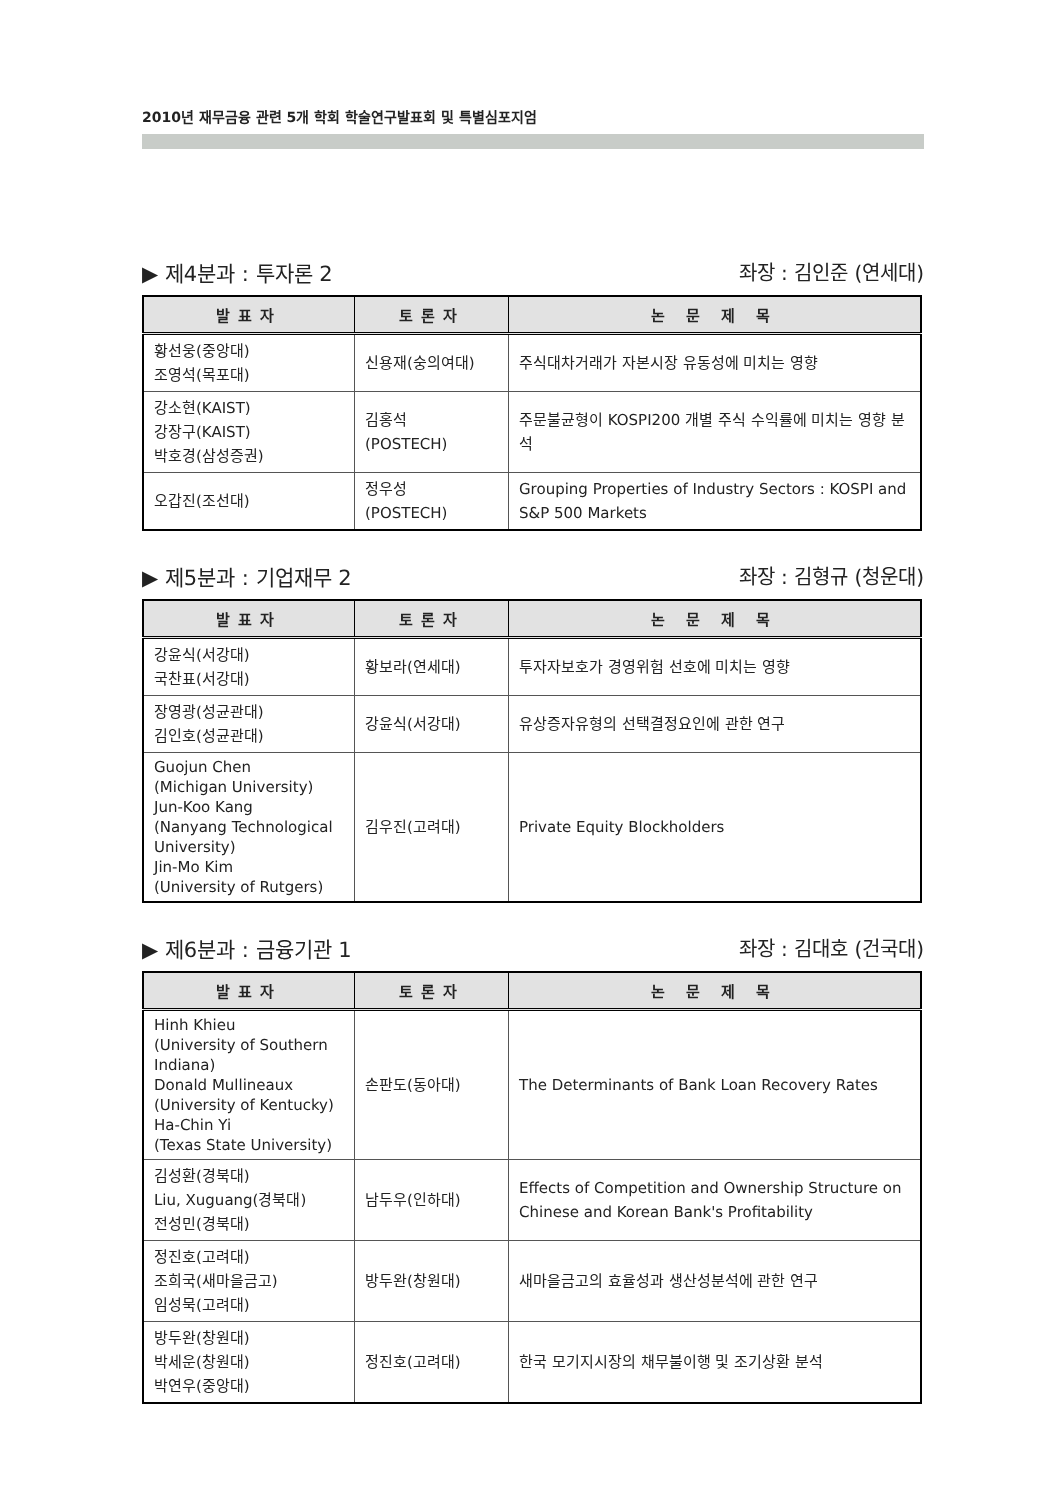2010년 재무금융 관련 5개 학회 학술연구발표회 및 특별심포지엄
▶ 제4분과 : 투자론 2 좌장 : 김인준 (연세대)
| 발표자 | 토론자 | 논 문 제 목 |
| --- | --- | --- |
| 황선웅(중앙대) 조영석(목포대) | 신용재(숭의여대) | 주식대차거래가 자본시장 유동성에 미치는 영향 |
| 강소현(KAIST) 강장구(KAIST) 박호경(삼성증권) | 김홍석 (POSTECH) | 주문불균형이 KOSPI200 개별 주식 수익률에 미치는 영향 분석 |
| 오갑진(조선대) | 정우성 (POSTECH) | Grouping Properties of Industry Sectors : KOSPI and S&P 500 Markets |
▶ 제5분과 : 기업재무 2 좌장 : 김형규 (청운대)
| 발표자 | 토론자 | 논 문 제 목 |
| --- | --- | --- |
| 강윤식(서강대) 국찬표(서강대) | 황보라(연세대) | 투자자보호가 경영위험 선호에 미치는 영향 |
| 장영광(성균관대) 김인호(성균관대) | 강윤식(서강대) | 유상증자유형의 선택결정요인에 관한 연구 |
| Guojun Chen (Michigan University) Jun-Koo Kang (Nanyang Technological University) Jin-Mo Kim (University of Rutgers) | 김우진(고려대) | Private Equity Blockholders |
▶ 제6분과 : 금융기관 1 좌장 : 김대호 (건국대)
| 발표자 | 토론자 | 논 문 제 목 |
| --- | --- | --- |
| Hinh Khieu (University of Southern Indiana) Donald Mullineaux (University of Kentucky) Ha-Chin Yi (Texas State University) | 손판도(동아대) | The Determinants of Bank Loan Recovery Rates |
| 김성환(경북대) Liu, Xuguang(경북대) 전성민(경북대) | 남두우(인하대) | Effects of Competition and Ownership Structure on Chinese and Korean Bank's Profitability |
| 정진호(고려대) 조희국(새마을금고) 임성묵(고려대) | 방두완(창원대) | 새마을금고의 효율성과 생산성분석에 관한 연구 |
| 방두완(창원대) 박세운(창원대) 박연우(중앙대) | 정진호(고려대) | 한국 모기지시장의 채무불이행 및 조기상환 분석 |